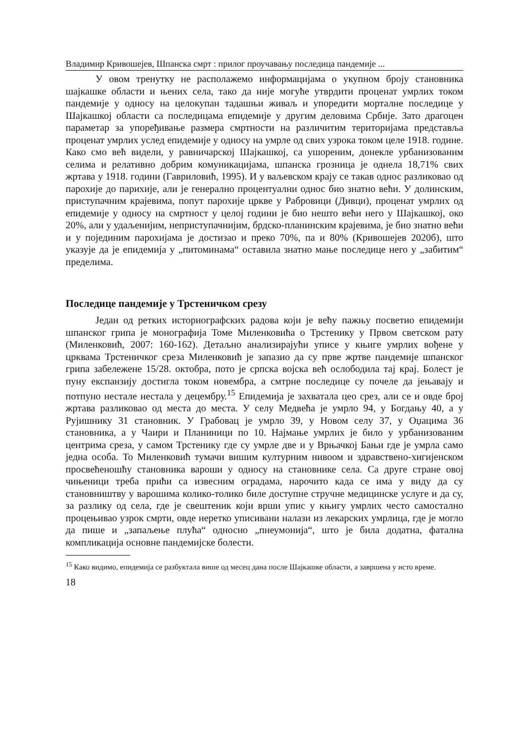Владимир Кривошејев, Шпанска смрт : прилог проучавању последица пандемије ...
У овом тренутку не располажемо информацијама о укупном броју становника шајкашке области и њених села, тако да није могуће утврдити проценат умрлих током пандемије у односу на целокупан тадашњи живаљ и упоредити морталне последице у Шајкашкој области са последицама епидемије у другим деловима Србије. Зато драгоцен параметар за упоређивање размера смртности на различитим територијама представља проценат умрлих услед епидемије у односу на умрле од свих узрока током целе 1918. године. Како смо већ видели, у равничарској Шајкашкој, са ушореним, донекле урбанизованим селима и релативно добрим комуникацијама, шпанска грозница је однела 18,71% свих жртава у 1918. години (Гавриловић, 1995). И у ваљевском крају се такав однос разликовао од парохије до парихије, али је генерално процентуални однос био знатно већи. У долинским, приступачним крајевима, попут парохије цркве у Рабровици (Дивци), проценат умрлих од епидемије у односу на смртност у целој години је био нешто већи него у Шајкашкој, око 20%, али у удаљенијим, неприступачнијим, брдско-планинским крајевима, је био знатно већи и у појединим парохијама је достизао и преко 70%, па и 80% (Кривошејев 2020б), што указује да је епидемија у „питоминама“ оставила знатно мање последице него у „забитим“ пределима.
Последице пандемије у Трстеничком срезу
Један од ретких историографских радова који је већу пажњу посветио епидемији шпанског грипа је монографија Томе Миленковића о Трстенику у Првом светском рату (Миленковић, 2007: 160-162). Детаљно анализирајући уписе у књиге умрлих вођене у црквама Трстеничког среза Миленковић је запазио да су прве жртве пандемије шпанског грипа забележене 15/28. октобра, пото је српска војска већ ослободила тај крај. Болест је пуну експанзију достигла током новембра, а смтрне последице су почеле да јењавају и потпуно нестале нестала у децембру.<sup>15</sup> Епидемија је захватала цео срез, али се и овде број жртава разликовао од места до места. У селу Медвећа је умрло 94, у Богдању 40, а у Рујишнику 31 становник. У Грабовац је умрло 39, у Новом селу 37, у Оџацима 36 становника, а у Чаири и Планиници по 10. Најмање умрлих је било у урбанизованим центрима среза, у самом Трстенику где су умрле две и у Врњачкој Бањи где је умрла само једна особа. То Миленковић тумачи вишим културним нивоом и здравствено-хигијенском просвећеношћу становника вароши у односу на становнике села. Са друге стране овој чињеници треба прићи са извесним оградама, нарочито када се има у виду да су становништву у варошима колико-толико биле доступне стручне медицинске услуге и да су, за разлику од села, где је свештеник који врши упис у књигу умрлих често самостално процењивао узрок смрти, овде неретко уписивани налази из лекарских умрлица, где је могло да пише и „запаљење плућа“ односно „пнеумонија“, што је била додатна, фатална компликација основне пандемијске болести.
<sup>15</sup> Како видимо, епидемија се разбуктала више од месец дана после Шајкашке области, а завршена у исто време.
18